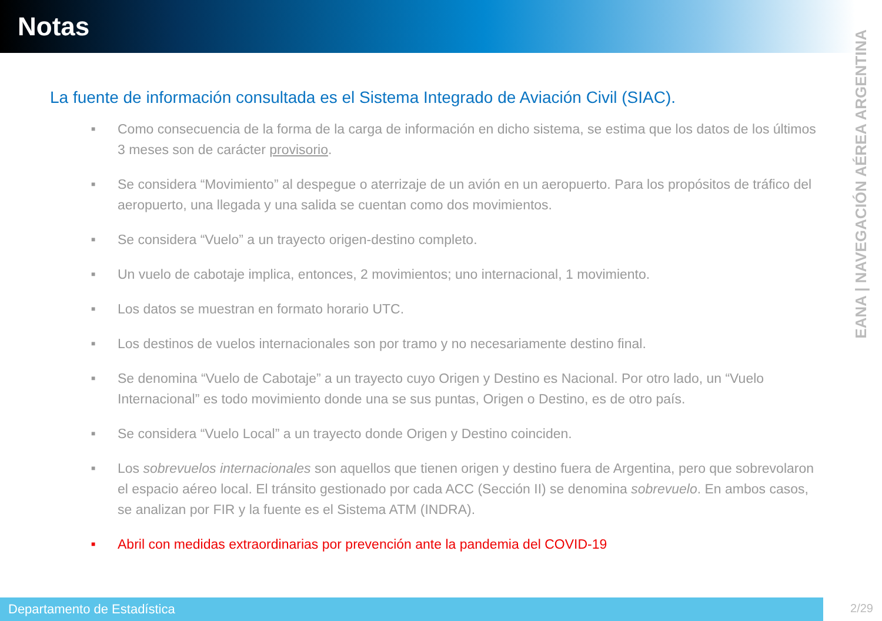Notas
EANA | NAVEGACIÓN AÉREA ARGENTINA
La fuente de información consultada es el Sistema Integrado de Aviación Civil (SIAC).
■ Como consecuencia de la forma de la carga de información en dicho sistema, se estima que los datos de los últimos 3 meses son de carácter provisorio.
■ Se considera “Movimiento” al despegue o aterrizaje de un avión en un aeropuerto. Para los propósitos de tráfico del aeropuerto, una llegada y una salida se cuentan como dos movimientos.
■ Se considera “Vuelo” a un trayecto origen-destino completo.
■ Un vuelo de cabotaje implica, entonces, 2 movimientos; uno internacional, 1 movimiento.
■ Los datos se muestran en formato horario UTC.
■ Los destinos de vuelos internacionales son por tramo y no necesariamente destino final.
■ Se denomina “Vuelo de Cabotaje” a un trayecto cuyo Origen y Destino es Nacional. Por otro lado, un “Vuelo Internacional” es todo movimiento donde una se sus puntas, Origen o Destino, es de otro país.
■ Se considera “Vuelo Local” a un trayecto donde Origen y Destino coinciden.
■ Los sobrevuelos internacionales son aquellos que tienen origen y destino fuera de Argentina, pero que sobrevolaron el espacio aéreo local. El tránsito gestionado por cada ACC (Sección II) se denomina sobrevuelo. En ambos casos, se analizan por FIR y la fuente es el Sistema ATM (INDRA).
■ Abril con medidas extraordinarias por prevención ante la pandemia del COVID-19
Departamento de Estadística 2/29